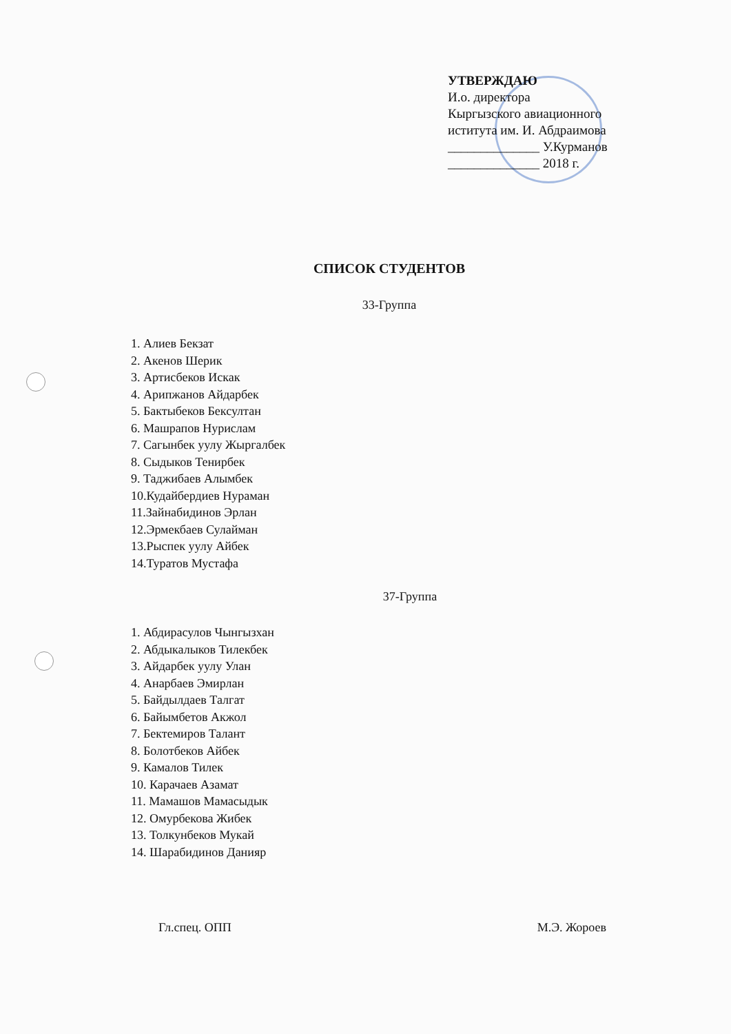УТВЕРЖДАЮ
И.о. директора
Кыргызского авиационного
иститута им. И. Абдраимова
______________ У.Курманов
______________ 2018 г.
СПИСОК СТУДЕНТОВ
33-Группа
1. Алиев Бекзат
2. Акенов Шерик
3. Артисбеков Искак
4. Арипжанов Айдарбек
5. Бактыбеков Бексултан
6. Машрапов Нурислам
7. Сагынбек уулу Жыргалбек
8. Сыдыков Тенирбек
9. Таджибаев Алымбек
10.Кудайбердиев Нураман
11.Зайнабидинов Эрлан
12.Эрмекбаев Сулайман
13.Рыспек уулу Айбек
14.Туратов Мустафа
37-Группа
1. Абдирасулов Чынгызхан
2. Абдыкалыков Тилекбек
3. Айдарбек уулу Улан
4. Анарбаев Эмирлан
5. Байдылдаев Талгат
6. Байымбетов Акжол
7. Бектемиров Талант
8. Болотбеков Айбек
9. Камалов Тилек
10. Карачаев Азамат
11. Мамашов Мамасыдык
12. Омурбекова Жибек
13. Толкунбеков Мукай
14. Шарабидинов Данияр
Гл.спец. ОПП М.Э. Жороев